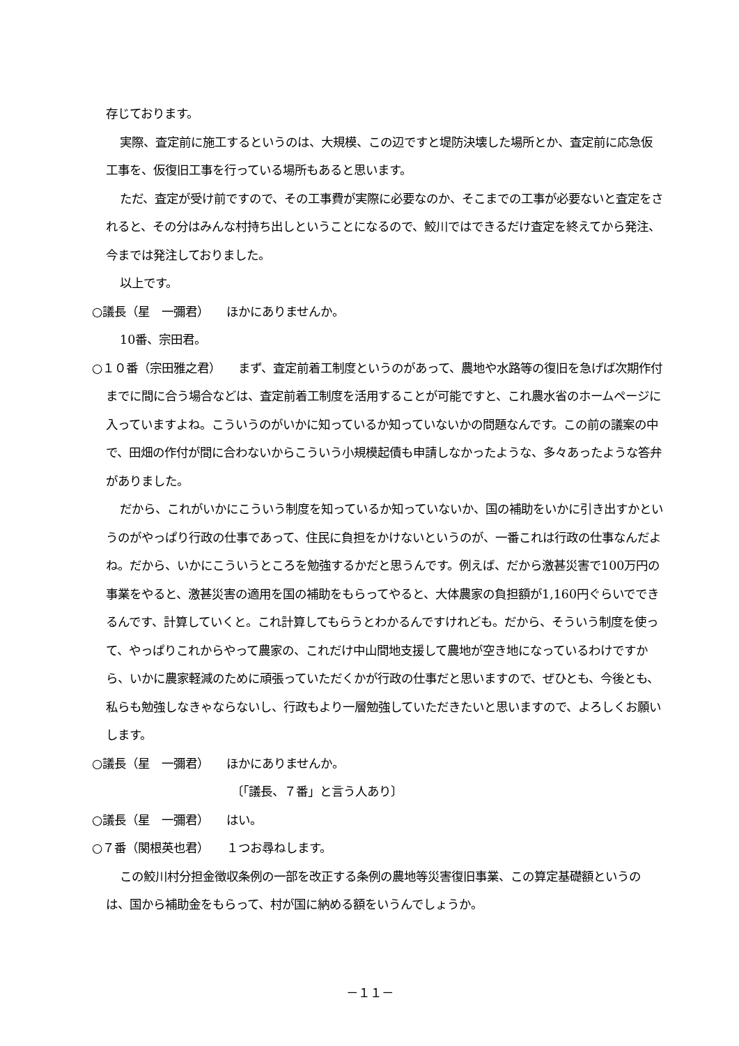存じております。
実際、査定前に施工するというのは、大規模、この辺ですと堤防決壊した場所とか、査定前に応急仮工事を、仮復旧工事を行っている場所もあると思います。
ただ、査定が受け前ですので、その工事費が実際に必要なのか、そこまでの工事が必要ないと査定をされると、その分はみんな村持ち出しということになるので、鮫川ではできるだけ査定を終えてから発注、今までは発注しておりました。
以上です。
○議長（星　一彌君）　　ほかにありませんか。
10番、宗田君。
○１０番（宗田雅之君）　　まず、査定前着工制度というのがあって、農地や水路等の復旧を急げば次期作付までに間に合う場合などは、査定前着工制度を活用することが可能ですと、これ農水省のホームページに入っていますよね。こういうのがいかに知っているか知っていないかの問題なんです。この前の議案の中で、田畑の作付が間に合わないからこういう小規模起債も申請しなかったような、多々あったような答弁がありました。
だから、これがいかにこういう制度を知っているか知っていないか、国の補助をいかに引き出すかというのがやっぱり行政の仕事であって、住民に負担をかけないというのが、一番これは行政の仕事なんだよね。だから、いかにこういうところを勉強するかだと思うんです。例えば、だから激甚災害で100万円の事業をやると、激甚災害の適用を国の補助をもらってやると、大体農家の負担額が1,160円ぐらいでできるんです、計算していくと。これ計算してもらうとわかるんですけれども。だから、そういう制度を使って、やっぱりこれからやって農家の、これだけ中山間地支援して農地が空き地になっているわけですから、いかに農家軽減のために頑張っていただくかが行政の仕事だと思いますので、ぜひとも、今後とも、私らも勉強しなきゃならないし、行政もより一層勉強していただきたいと思いますので、よろしくお願いします。
○議長（星　一彌君）　　ほかにありませんか。
〔「議長、７番」と言う人あり〕
○議長（星　一彌君）　　はい。
○７番（関根英也君）　　１つお尋ねします。
この鮫川村分担金徴収条例の一部を改正する条例の農地等災害復旧事業、この算定基礎額というのは、国から補助金をもらって、村が国に納める額をいうんでしょうか。
－１１－